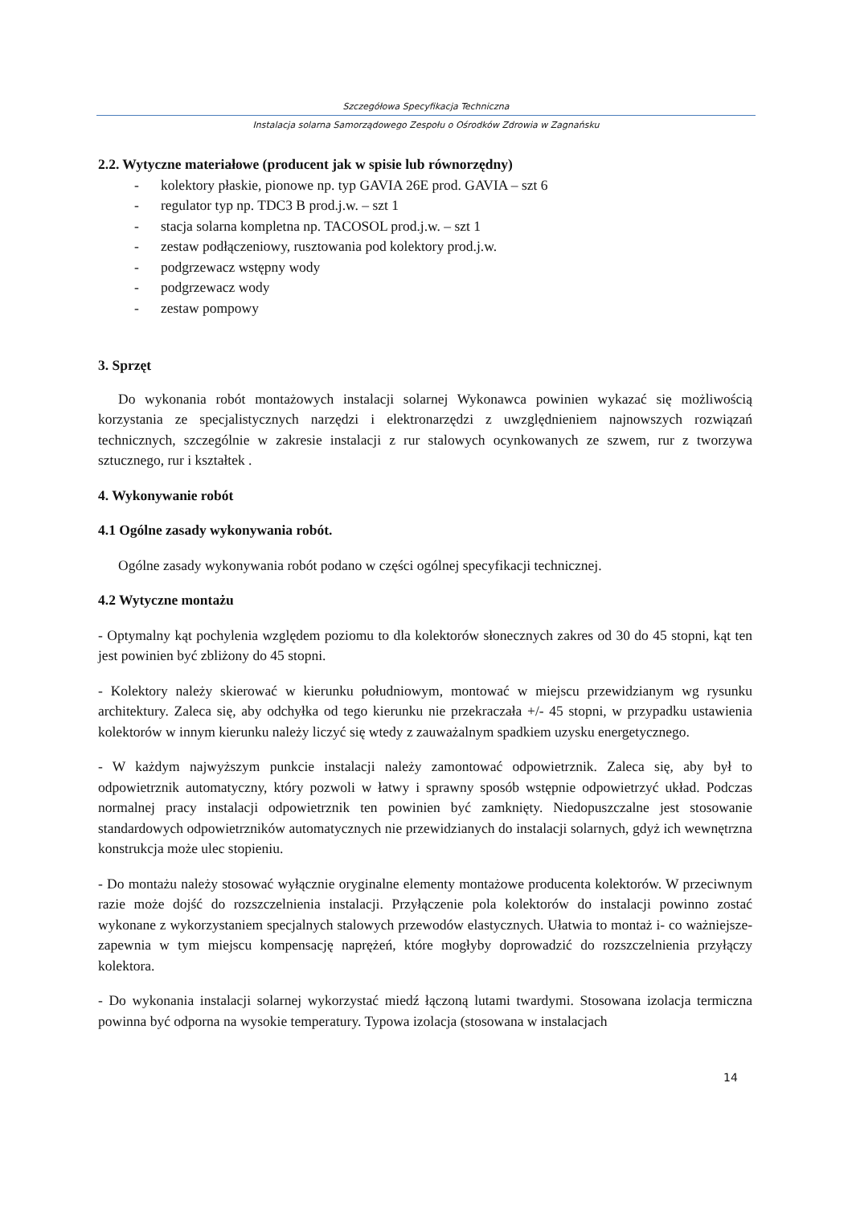Szczegółowa Specyfikacja Techniczna
Instalacja solarna Samorządowego Zespołu o Ośrodków Zdrowia w Zagnańsku
2.2. Wytyczne materiałowe (producent jak w spisie lub równorzędny)
- kolektory płaskie, pionowe np. typ GAVIA 26E prod. GAVIA – szt 6
- regulator typ np. TDC3 B prod.j.w. – szt 1
- stacja solarna kompletna np. TACOSOL prod.j.w. – szt 1
- zestaw podłączeniowy, rusztowania pod kolektory prod.j.w.
- podgrzewacz wstępny wody
- podgrzewacz wody
- zestaw pompowy
3. Sprzęt
Do wykonania robót montażowych instalacji solarnej Wykonawca powinien wykazać się możliwością korzystania ze specjalistycznych narzędzi i elektronarzędzi z uwzględnieniem najnowszych rozwiązań technicznych, szczególnie w zakresie instalacji z rur stalowych ocynkowanych ze szwem, rur z tworzywa sztucznego, rur i kształtek .
4. Wykonywanie robót
4.1 Ogólne zasady wykonywania robót.
Ogólne zasady wykonywania robót podano w części ogólnej specyfikacji technicznej.
4.2 Wytyczne montażu
- Optymalny kąt pochylenia względem poziomu to dla kolektorów słonecznych zakres od 30 do 45 stopni, kąt ten jest powinien być zbliżony do 45 stopni.
- Kolektory należy skierować w kierunku południowym, montować w miejscu przewidzianym wg rysunku architektury. Zaleca się, aby odchyłka od tego kierunku nie przekraczała +/- 45 stopni, w przypadku ustawienia kolektorów w innym kierunku należy liczyć się wtedy z zauważalnym spadkiem uzysku energetycznego.
- W każdym najwyższym punkcie instalacji należy zamontować odpowietrznik. Zaleca się, aby był to odpowietrznik automatyczny, który pozwoli w łatwy i sprawny sposób wstępnie odpowietrzyć układ. Podczas normalnej pracy instalacji odpowietrznik ten powinien być zamknięty. Niedopuszczalne jest stosowanie standardowych odpowietrzników automatycznych nie przewidzianych do instalacji solarnych, gdyż ich wewnętrzna konstrukcja może ulec stopieniu.
- Do montażu należy stosować wyłącznie oryginalne elementy montażowe producenta kolektorów. W przeciwnym razie może dojść do rozszczelnienia instalacji. Przyłączenie pola kolektorów do instalacji powinno zostać wykonane z wykorzystaniem specjalnych stalowych przewodów elastycznych. Ułatwia to montaż i- co ważniejsze- zapewnia w tym miejscu kompensację naprężeń, które mogłyby doprowadzić do rozszczelnienia przyłączy kolektora.
- Do wykonania instalacji solarnej wykorzystać miedź łączoną lutami twardymi. Stosowana izolacja termiczna powinna być odporna na wysokie temperatury. Typowa izolacja (stosowana w instalacjach
14